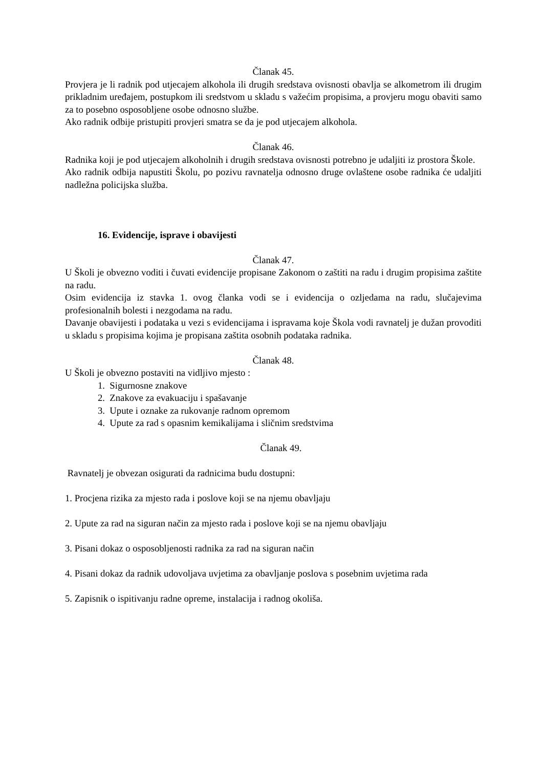Članak 45.
Provjera je li radnik pod utjecajem alkohola ili drugih sredstava ovisnosti obavlja se alkometrom ili drugim prikladnim uređajem, postupkom ili sredstvom u skladu s važećim propisima, a provjeru mogu obaviti samo za to posebno osposobljene osobe odnosno službe.
Ako radnik odbije pristupiti provjeri smatra se da je pod utjecajem alkohola.
Članak 46.
Radnika koji je pod utjecajem alkoholnih i drugih sredstava ovisnosti potrebno je udaljiti iz prostora Škole.
Ako radnik odbija napustiti Školu, po pozivu ravnatelja odnosno druge ovlaštene osobe radnika će udaljiti nadležna policijska služba.
16. Evidencije, isprave i obavijesti
Članak 47.
U Školi je obvezno voditi i čuvati evidencije propisane Zakonom o zaštiti na radu i drugim propisima zaštite na radu.
Osim evidencija iz stavka 1. ovog članka vodi se i evidencija o ozljedama na radu, slučajevima profesionalnih bolesti i nezgodama na radu.
Davanje obavijesti i podataka u vezi s evidencijama i ispravama koje Škola vodi ravnatelj je dužan provoditi u skladu s propisima kojima je propisana zaštita osobnih podataka radnika.
Članak 48.
U Školi je obvezno postaviti na vidljivo mjesto :
1. Sigurnosne znakove
2. Znakove za evakuaciju i spašavanje
3. Upute i oznake za rukovanje radnom opremom
4. Upute za rad s opasnim kemikalijama i sličnim sredstvima
Članak 49.
Ravnatelj je obvezan osigurati da radnicima budu dostupni:
1. Procjena rizika za mjesto rada i poslove koji se na njemu obavljaju
2. Upute za rad na siguran način za mjesto rada i poslove koji se na njemu obavljaju
3. Pisani dokaz o osposobljenosti radnika za rad na siguran način
4. Pisani dokaz da radnik udovoljava uvjetima za obavljanje poslova s posebnim uvjetima rada
5. Zapisnik o ispitivanju radne opreme, instalacija i radnog okoliša.